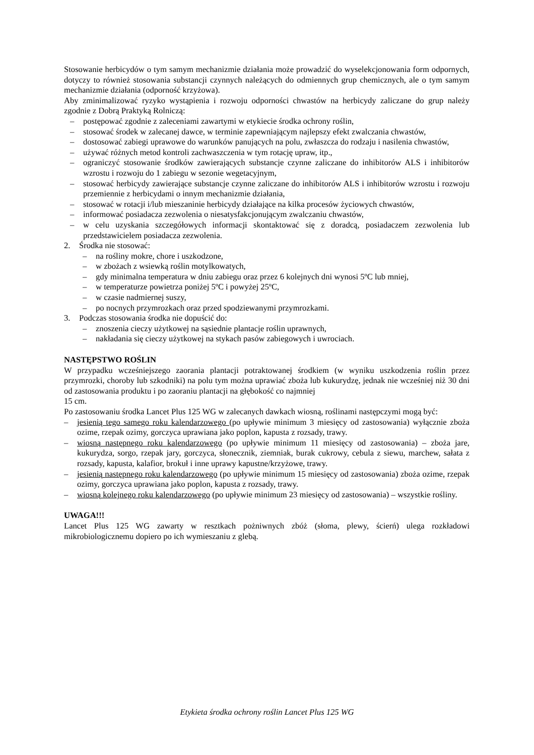Stosowanie herbicydów o tym samym mechanizmie działania może prowadzić do wyselekcjonowania form odpornych, dotyczy to również stosowania substancji czynnych należących do odmiennych grup chemicznych, ale o tym samym mechanizmie działania (odporność krzyżowa).
Aby zminimalizować ryzyko wystąpienia i rozwoju odporności chwastów na herbicydy zaliczane do grup należy zgodnie z Dobrą Praktyką Rolniczą:
– postępować zgodnie z zaleceniami zawartymi w etykiecie środka ochrony roślin,
– stosować środek w zalecanej dawce, w terminie zapewniającym najlepszy efekt zwalczania chwastów,
– dostosować zabiegi uprawowe do warunków panujących na polu, zwłaszcza do rodzaju i nasilenia chwastów,
– używać różnych metod kontroli zachwaszczenia w tym rotację upraw, itp.,
– ograniczyć stosowanie środków zawierających substancje czynne zaliczane do inhibitorów ALS i inhibitorów wzrostu i rozwoju do 1 zabiegu w sezonie wegetacyjnym,
– stosować herbicydy zawierające substancje czynne zaliczane do inhibitorów ALS i inhibitorów wzrostu i rozwoju przemiennie z herbicydami o innym mechanizmie działania,
– stosować w rotacji i/lub mieszaninie herbicydy działające na kilka procesów życiowych chwastów,
– informować posiadacza zezwolenia o niesatysfakcjonującym zwalczaniu chwastów,
– w celu uzyskania szczegółowych informacji skontaktować się z doradcą, posiadaczem zezwolenia lub przedstawicielem posiadacza zezwolenia.
2. Środka nie stosować:
– na rośliny mokre, chore i uszkodzone,
– w zbożach z wsiewką roślin motylkowatych,
– gdy minimalna temperatura w dniu zabiegu oraz przez 6 kolejnych dni wynosi 5ºC lub mniej,
– w temperaturze powietrza poniżej 5ºC i powyżej 25ºC,
– w czasie nadmiernej suszy,
– po nocnych przymrozkach oraz przed spodziewanymi przymrozkami.
3. Podczas stosowania środka nie dopuścić do:
– znoszenia cieczy użytkowej na sąsiednie plantacje roślin uprawnych,
– nakładania się cieczy użytkowej na stykach pasów zabiegowych i uwrociach.
NASTĘPSTWO ROŚLIN
W przypadku wcześniejszego zaorania plantacji potraktowanej środkiem (w wyniku uszkodzenia roślin przez przymrozki, choroby lub szkodniki) na polu tym można uprawiać zboża lub kukurydzę, jednak nie wcześniej niż 30 dni od zastosowania produktu i po zaoraniu plantacji na głębokość co najmniej
15 cm.
Po zastosowaniu środka Lancet Plus 125 WG w zalecanych dawkach wiosną, roślinami następczymi mogą być:
– jesienią tego samego roku kalendarzowego (po upływie minimum 3 miesięcy od zastosowania) wyłącznie zboża ozime, rzepak ozimy, gorczyca uprawiana jako poplon, kapusta z rozsady, trawy.
– wiosną następnego roku kalendarzowego (po upływie minimum 11 miesięcy od zastosowania) – zboża jare, kukurydza, sorgo, rzepak jary, gorczyca, słonecznik, ziemniak, burak cukrowy, cebula z siewu, marchew, sałata z rozsady, kapusta, kalafior, brokuł i inne uprawy kapustne/krzyżowe, trawy.
– jesienią następnego roku kalendarzowego (po upływie minimum 15 miesięcy od zastosowania) zboża ozime, rzepak ozimy, gorczyca uprawiana jako poplon, kapusta z rozsady, trawy.
– wiosną kolejnego roku kalendarzowego (po upływie minimum 23 miesięcy od zastosowania) – wszystkie rośliny.
UWAGA!!!
Lancet Plus 125 WG zawarty w resztkach pożniwnych zbóż (słoma, plewy, ścierń) ulega rozkładowi mikrobiologicznemu dopiero po ich wymieszaniu z glebą.
Etykieta środka ochrony roślin Lancet Plus 125 WG